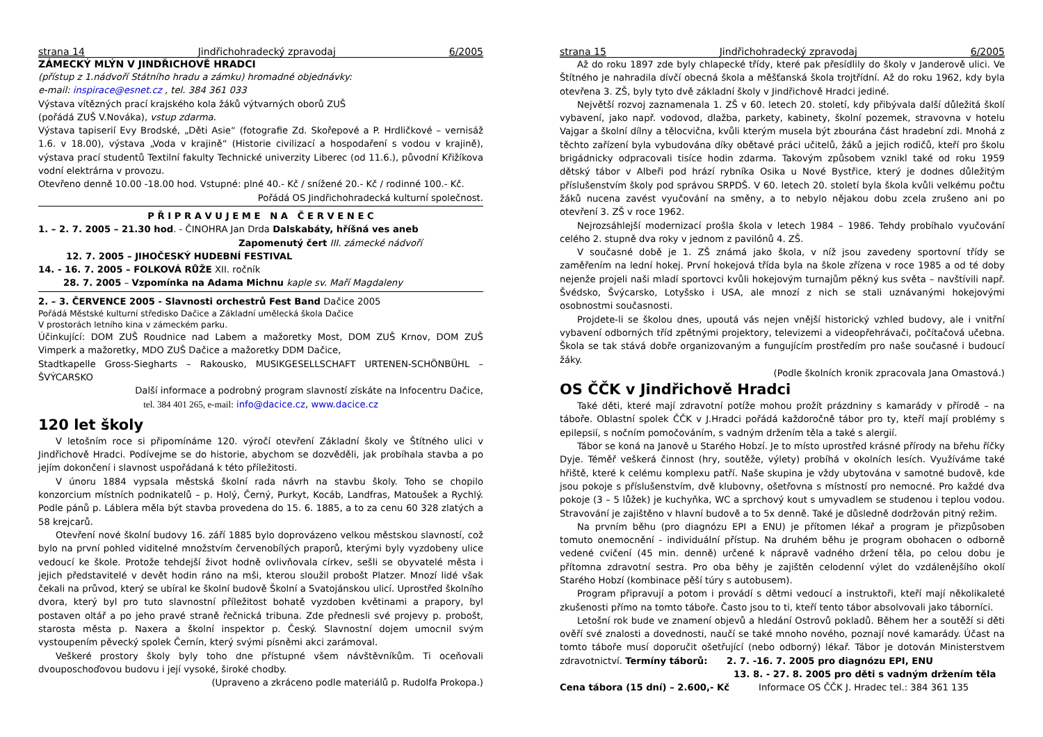strana 14 Jindřichohradecký zpravodaj 6/2005
ZÁMECKÝ MLÝN V JINDŘICHOVĚ HRADCI
(přístup z 1.nádvoří Státního hradu a zámku) hromadné objednávky:
e-mail: inspirace@esnet.cz , tel. 384 361 033
Výstava vítězných prací krajského kola žáků výtvarných oborů ZUŠ
(pořádá ZUŠ V.Nováka), vstup zdarma.
Výstava tapiserií Evy Brodské, „Děti Asie“ (fotografie Zd. Skořepové a P. Hrdličkové – vernisáž 1.6. v 18.00), výstava „Voda v krajině“ (Historie civilizací a hospodaření s vodou v krajině), výstava prací studentů Textilní fakulty Technické univerzity Liberec (od 11.6.), původní Křižíkova vodní elektrárna v provozu.
Otevřeno denně 10.00 -18.00 hod. Vstupné: plné 40.- Kč / snížené 20.- Kč / rodinné 100.- Kč.
Pořádá OS Jindřichohradecká kulturní společnost.
P Ř I P R A V U J E M E N A Č E R V E N E C
1. – 2. 7. 2005 – 21.30 hod. - ČINOHRA Jan Drda Dalskabáty, hříšná ves aneb
Zapomenutý čert III. zámecké nádvoří
12. 7. 2005 – JIHOČESKÝ HUDEBNÍ FESTIVAL
14. - 16. 7. 2005 – FOLKOVÁ RŮŽE XII. ročník
28. 7. 2005 – Vzpomínka na Adama Michnu kaple sv. Maří Magdaleny
2. – 3. ČERVENCE 2005 - Slavnosti orchestrů Fest Band Dačice 2005
Pořádá Městské kulturní středisko Dačice a Základní umělecká škola Dačice
V prostorách letního kina v zámeckém parku.
Účinkující: DOM ZUŠ Roudnice nad Labem a mažoretky Most, DOM ZUŠ Krnov, DOM ZUŠ Vimperk a mažoretky, MDO ZUŠ Dačice a mažoretky DDM Dačice,
Stadtkapelle Gross-Siegharts – Rakousko, MUSIKGESELLSCHAFT URTENEN-SCHÖNBÜHL – ŠVÝCARSKO
Další informace a podrobný program slavností získáte na Infocentru Dačice,
tel. 384 401 265, e-mail: info@dacice.cz, www.dacice.cz
120 let školy
V letošním roce si připomínáme 120. výročí otevření Základní školy ve Štítného ulici v Jindřichově Hradci. Podívejme se do historie, abychom se dozvěděli, jak probíhala stavba a po jejím dokončení i slavnost uspořádaná k této příležitosti.
V únoru 1884 vypsala městská školní rada návrh na stavbu školy. Toho se chopilo konzorcium místních podnikatelů – p. Holý, Černý, Purkyt, Kocáb, Landfras, Matoušek a Rychlý. Podle pánů p. Láblera měla být stavba provedena do 15. 6. 1885, a to za cenu 60 328 zlatých a 58 krejcarů.
Otevření nové školní budovy 16. září 1885 bylo doprovázeno velkou městskou slavností, což bylo na první pohled viditelné množstvím červenobílých praporů, kterými byly vyzdobeny ulice vedoucí ke škole. Protože tehdejší život hodně ovlivňovala církev, sešli se obyvatelé města i jejich představitelé v devět hodin ráno na mši, kterou sloužil probošt Platzer. Mnozí lidé však čekali na průvod, který se ubíral ke školní budově Školní a Svatojánskou ulicí. Uprostřed školního dvora, který byl pro tuto slavnostní příležitost bohatě vyzdoben květinami a prapory, byl postaven oltář a po jeho pravé straně řečnická tribuna. Zde přednesli své projevy p. probošt, starosta města p. Naxera a školní inspektor p. Český. Slavnostní dojem umocnil svým vystoupením pěvecký spolek Černín, který svými písněmi akci zarámoval.
Veškeré prostory školy byly toho dne přístupné všem návštěvníkům. Ti oceňovali dvouposchoďovou budovu i její vysoké, široké chodby.
(Upraveno a zkráceno podle materiálů p. Rudolfa Prokopa.)
strana 15 Jindřichohradecký zpravodaj 6/2005
Až do roku 1897 zde byly chlapecké třídy, které pak přesídlily do školy v Janderově ulici. Ve Štítného je nahradila dívčí obecná škola a měšťanská škola trojtřídní. Až do roku 1962, kdy byla otevřena 3. ZŠ, byly tyto dvě základní školy v Jindřichově Hradci jediné.
Největší rozvoj zaznamenala 1. ZŠ v 60. letech 20. století, kdy přibývala další důležitá školí vybavení, jako např. vodovod, dlažba, parkety, kabinety, školní pozemek, stravovna v hotelu Vajgar a školní dílny a tělocvična, kvůli kterým musela být zbourána část hradební zdi. Mnohá z těchto zařízení byla vybudována díky obětavé práci učitelů, žáků a jejich rodičů, kteří pro školu brigádnicky odpracovali tisíce hodin zdarma. Takovým způsobem vznikl také od roku 1959 dětský tábor v Albeři pod hrází rybníka Osika u Nové Bystřice, který je dodnes důležitým příslušenstvím školy pod správou SRPDŠ. V 60. letech 20. století byla škola kvůli velkému počtu žáků nucena zavést vyučování na směny, a to nebylo nějakou dobu zcela zrušeno ani po otevření 3. ZŠ v roce 1962.
Nejrozsáhlejší modernizací prošla škola v letech 1984 – 1986. Tehdy probíhalo vyučování celého 2. stupně dva roky v jednom z pavilónů 4. ZŠ.
V současné době je 1. ZŠ známá jako škola, v níž jsou zavedeny sportovní třídy se zaměřením na lední hokej. První hokejová třída byla na škole zřízena v roce 1985 a od té doby nejenže projeli naši mladí sportovci kvůli hokejovým turnajům pěkný kus světa – navštívili např. Švédsko, Švýcarsko, Lotyšsko i USA, ale mnozí z nich se stali uznávanými hokejovými osobnostmi současnosti.
Projdete-li se školou dnes, upoutá vás nejen vnější historický vzhled budovy, ale i vnitřní vybavení odborných tříd zpětnými projektory, televizemi a videopřehrávači, počítačová učebna. Škola se tak stává dobře organizovaným a fungujícím prostředím pro naše současné i budoucí žáky.
(Podle školních kronik zpracovala Jana Omastová.)
OS ČČK v Jindřichově Hradci
Také děti, které mají zdravotní potíže mohou prožít prázdniny s kamarády v přírodě – na táboře. Oblastní spolek ČČK v J.Hradci pořádá každoročně tábor pro ty, kteří mají problémy s epilepsií, s nočním pomočováním, s vadným držením těla a také s alergií.
Tábor se koná na Janově u Starého Hobzí. Je to místo uprostřed krásné přírody na břehu říčky Dyje. Téměř veškerá činnost (hry, soutěže, výlety) probíhá v okolních lesích. Využíváme také hřiště, které k celému komplexu patří. Naše skupina je vždy ubytována v samotné budově, kde jsou pokoje s příslušenstvím, dvě klubovny, ošetřovna s místností pro nemocné. Pro každé dva pokoje (3 – 5 lůžek) je kuchyňka, WC a sprchový kout s umyvadlem se studenou i teplou vodou. Stravování je zajištěno v hlavní budově a to 5x denně. Také je důsledně dodržován pitný režim.
Na prvním běhu (pro diagnózu EPI a ENU) je přítomen lékař a program je přizpůsoben tomuto onemocnění - individuální přístup. Na druhém běhu je program obohacen o odborně vedené cvičení (45 min. denně) určené k nápravě vadného držení těla, po celou dobu je přítomna zdravotní sestra. Pro oba běhy je zajištěn celodenní výlet do vzdálenějšího okolí Starého Hobzí (kombinace pěší túry s autobusem).
Program připravují a potom i provádí s dětmi vedoucí a instruktoři, kteří mají několikaleté zkušenosti přímo na tomto táboře. Často jsou to ti, kteří tento tábor absolvovali jako táborníci.
Letošní rok bude ve znamení objevů a hledání Ostrovů pokladů. Během her a soutěží si děti ověří své znalosti a dovednosti, naučí se také mnoho nového, poznají nové kamarády. Účast na tomto táboře musí doporučit ošetřující (nebo odborný) lékař. Tábor je dotován Ministerstvem zdravotnictví. Termíny táborů: 2. 7. -16. 7. 2005 pro diagnózu EPI, ENU
13. 8. - 27. 8. 2005 pro děti s vadným držením těla
Cena tábora (15 dní) – 2.600,- Kč Informace OS ČČK J. Hradec tel.: 384 361 135